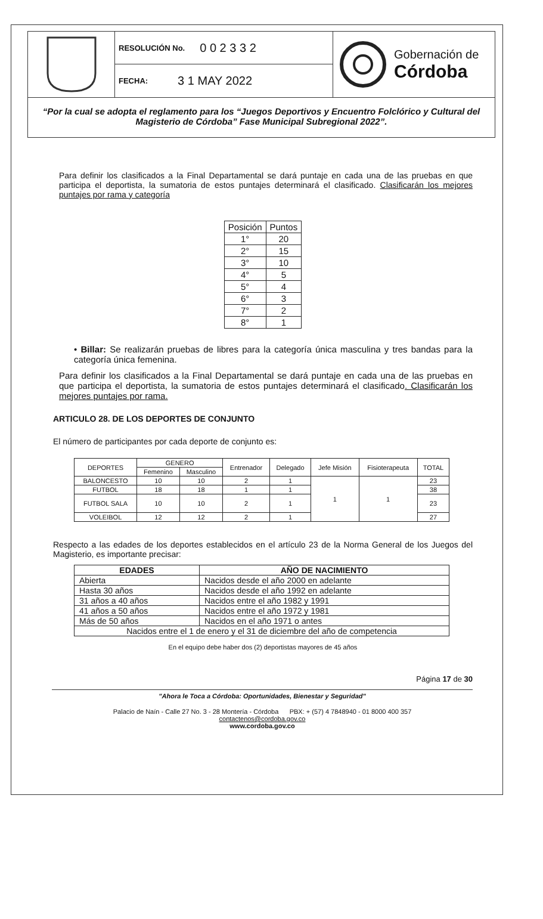RESOLUCIÓN No. 0 0 2 3 3 2
FECHA: 3 1 MAY 2022
Gobernación de
Córdoba
“Por la cual se adopta el reglamento para los “Juegos Deportivos y Encuentro Folclórico y Cultural del Magisterio de Córdoba” Fase Municipal Subregional 2022”.
Para definir los clasificados a la Final Departamental se dará puntaje en cada una de las pruebas en que participa el deportista, la sumatoria de estos puntajes determinará el clasificado. Clasificarán los mejores puntajes por rama y categoría
| Posición | Puntos |
| --- | --- |
| 1° | 20 |
| 2° | 15 |
| 3° | 10 |
| 4° | 5 |
| 5° | 4 |
| 6° | 3 |
| 7° | 2 |
| 8° | 1 |
• Billar: Se realizarán pruebas de libres para la categoría única masculina y tres bandas para la categoría única femenina.
Para definir los clasificados a la Final Departamental se dará puntaje en cada una de las pruebas en que participa el deportista, la sumatoria de estos puntajes determinará el clasificado. Clasificarán los mejores puntajes por rama.
ARTICULO 28. DE LOS DEPORTES DE CONJUNTO
El número de participantes por cada deporte de conjunto es:
| DEPORTES | GENERO | | Entrenador | Delegado | Jefe Misión | Fisioterapeuta | TOTAL |
| --- | --- | --- | --- | --- | --- | --- | --- |
| | Femenino | Masculino | | | | | |
| BALONCESTO | 10 | 10 | 2 | 1 | 1 | 1 | 23 |
| FUTBOL | 18 | 18 | 1 | 1 | | | 38 |
| FUTBOL SALA | 10 | 10 | 2 | 1 | | | 23 |
| VOLEIBOL | 12 | 12 | 2 | 1 | | | 27 |
Respecto a las edades de los deportes establecidos en el artículo 23 de la Norma General de los Juegos del Magisterio, es importante precisar:
| EDADES | AÑO DE NACIMIENTO |
| --- | --- |
| Abierta | Nacidos desde el año 2000 en adelante |
| Hasta 30 años | Nacidos desde el año 1992 en adelante |
| 31 años a 40 años | Nacidos entre el año 1982 y 1991 |
| 41 años a 50 años | Nacidos entre el año 1972 y 1981 |
| Más de 50 años | Nacidos en el año 1971 o antes |
| Nacidos entre el 1 de enero y el 31 de diciembre del año de competencia | |
En el equipo debe haber dos (2) deportistas mayores de 45 años
Página 17 de 30
"Ahora le Toca a Córdoba: Oportunidades, Bienestar y Seguridad"
Palacio de Naín - Calle 27 No. 3 - 28 Montería - Córdoba PBX: + (57) 4 7848940 - 01 8000 400 357
contactenos@cordoba.gov.co
www.cordoba.gov.co